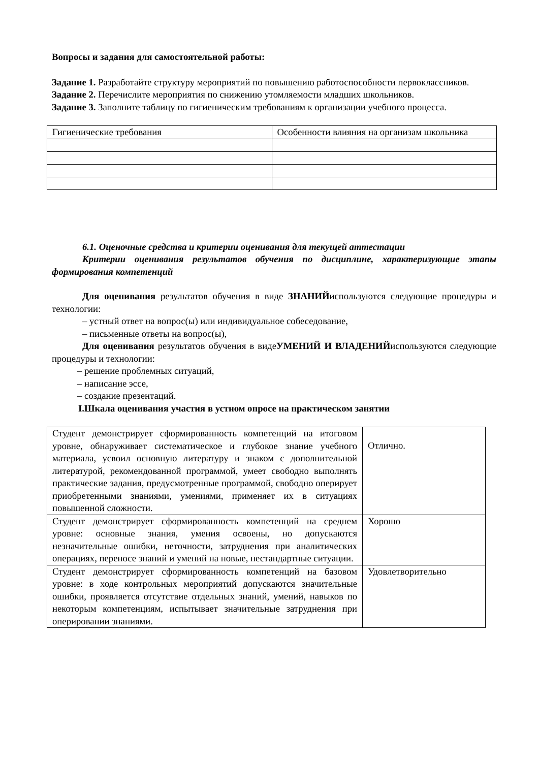Вопросы и задания для самостоятельной работы:
Задание 1. Разработайте структуру мероприятий по повышению работоспособности первоклассников.
Задание 2. Перечислите мероприятия по снижению утомляемости младших школьников.
Задание 3. Заполните таблицу по гигиеническим требованиям к организации учебного процесса.
| Гигиенические требования | Особенности влияния на организам школьника |
6.1. Оценочные средства и критерии оценивания для текущей аттестации
Критерии оценивания результатов обучения по дисциплине, характеризующие этапы формирования компетенций
Для оценивания результатов обучения в виде ЗНАНИЙиспользуются следующие процедуры и технологии:
– устный ответ на вопрос(ы) или индивидуальное собеседование,
– письменные ответы на вопрос(ы),
Для оценивания результатов обучения в видеУМЕНИЙ И ВЛАДЕНИЙиспользуются следующие процедуры и технологии:
– решение проблемных ситуаций,
– написание эссе,
– создание презентаций.
I.Шкала оценивания участия в устном опросе на практическом занятии
| Студент демонстрирует сформированность компетенций на итоговом уровне, обнаруживает систематическое и глубокое знание учебного материала, усвоил основную литературу и знаком с дополнительной литературой, рекомендованной программой, умеет свободно выполнять практические задания, предусмотренные программой, свободно оперирует приобретенными знаниями, умениями, применяет их в ситуациях повышенной сложности. | Отлично. |
| Студент демонстрирует сформированность компетенций на среднем уровне: основные знания, умения освоены, но допускаются незначительные ошибки, неточности, затруднения при аналитических операциях, переносе знаний и умений на новые, нестандартные ситуации. | Хорошо |
| Студент демонстрирует сформированность компетенций на базовом уровне: в ходе контрольных мероприятий допускаются значительные ошибки, проявляется отсутствие отдельных знаний, умений, навыков по некоторым компетенциям, испытывает значительные затруднения при оперировании знаниями. | Удовлетворительно |